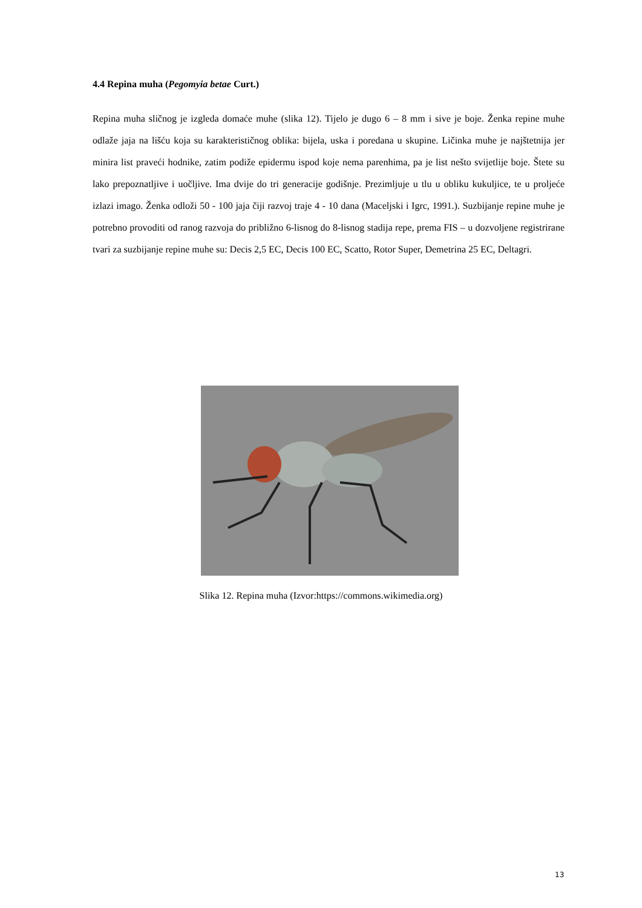4.4 Repina muha (Pegomyia betae Curt.)
Repina muha sličnog je izgleda domaće muhe (slika 12). Tijelo je dugo 6 – 8 mm i sive je boje. Ženka repine muhe odlaže jaja na lišću koja su karakterističnog oblika: bijela, uska i poredana u skupine. Ličinka muhe je najštetnija jer minira list praveći hodnike, zatim podiže epidermu ispod koje nema parenhima, pa je list nešto svijetlije boje. Štete su lako prepoznatljive i uočljive. Ima dvije do tri generacije godišnje. Prezimljuje u tlu u obliku kukuljice, te u proljeće izlazi imago. Ženka odloži 50 - 100 jaja čiji razvoj traje 4 - 10 dana (Maceljski i Igrc, 1991.). Suzbijanje repine muhe je potrebno provoditi od ranog razvoja do približno 6-lisnog do 8-lisnog stadija repe, prema FIS – u dozvoljene registrirane tvari za suzbijanje repine muhe su: Decis 2,5 EC, Decis 100 EC, Scatto, Rotor Super, Demetrina 25 EC, Deltagri.
Slika 12. Repina muha (Izvor:https://commons.wikimedia.org)
13